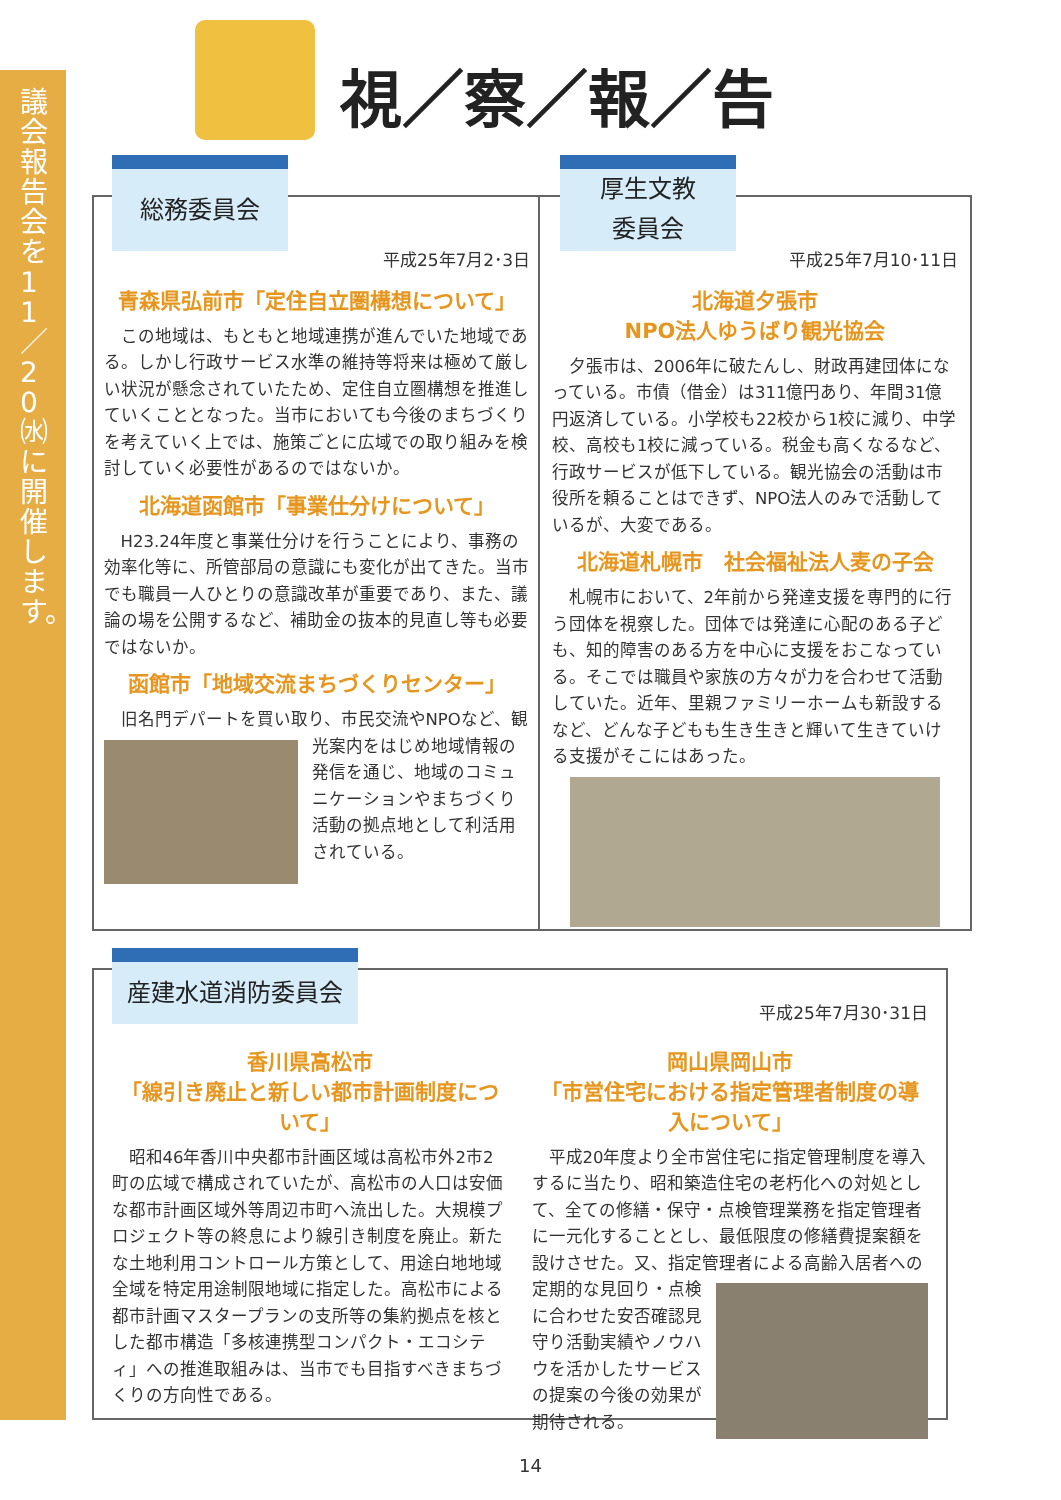議会報告会を11／20㈬に開催します。
視／察／報／告
総務委員会
平成25年7月2･3日
青森県弘前市「定住自立圏構想について」
この地域は、もともと地域連携が進んでいた地域である。しかし行政サービス水準の維持等将来は極めて厳しい状況が懸念されていたため、定住自立圏構想を推進していくこととなった。当市においても今後のまちづくりを考えていく上では、施策ごとに広域での取り組みを検討していく必要性があるのではないか。
北海道函館市「事業仕分けについて」
H23.24年度と事業仕分けを行うことにより、事務の効率化等に、所管部局の意識にも変化が出てきた。当市でも職員一人ひとりの意識改革が重要であり、また、議論の場を公開するなど、補助金の抜本的見直し等も必要ではないか。
函館市「地域交流まちづくりセンター」
旧名門デパートを買い取り、市民交流やNPOな ど、観光案内をはじめ地域情報の発信を通じ、地域のコミュニケーションやまちづくり活動の拠点地として利活用されている。
厚生文教
委員会
平成25年7月10･11日
北海道夕張市
NPO法人ゆうばり観光協会
夕張市は、2006年に破たんし、財政再建団体になっている。市債（借金）は311億円あり、年間31億円返済している。小学校も22校から1校に減り、中学校、高校も1校に減っている。税金も高くなるなど、行政サービスが低下している。観光協会の活動は市役所を頼ることはできず、NPO法人のみで活動しているが、大変である。
北海道札幌市　社会福祉法人麦の子会
札幌市において、2年前から発達支援を専門的に行う団体を視察した。団体では発達に心配のある子ども、知的障害のある方を中心に支援をおこなっている。そこでは職員や家族の方々が力を合わせて活動していた。近年、里親ファミリーホームも新設するなど、どんな子どもも生き生きと輝いて生きていける支援がそこにはあった。
産建水道消防委員会
平成25年7月30･31日
香川県高松市
「線引き廃止と新しい都市計画制度について」
昭和46年香川中央都市計画区域は高松市外2市2町の広域で構成されていたが、高松市の人口は安価な都市計画区域外等周辺市町へ流出した。大規模プロジェクト等の終息により線引き制度を廃止。新たな土地利用コントロール方策として、用途白地地域全域を特定用途制限地域に指定した。高松市による都市計画マスタープランの支所等の集約拠点を核とした都市構造「多核連携型コンパクト・エコシティ」への推進取組みは、当市でも目指すべきまちづくりの方向性である。
岡山県岡山市
「市営住宅における指定管理者制度の導入について」
平成20年度より全市営住宅に指定管理制度を導入するに当たり、昭和築造住宅の老朽化への対処として、全ての修繕・保守・点検管理業務を指定管理者に一元化することとし、最低限度の修繕費提案額を設けさせた。又、指定管理者による高齢入居者への 定期的な見回り・点検に合わせた安否確認見守り活動実績やノウハウを活かしたサービスの提案の今後の効果が期待される。
14